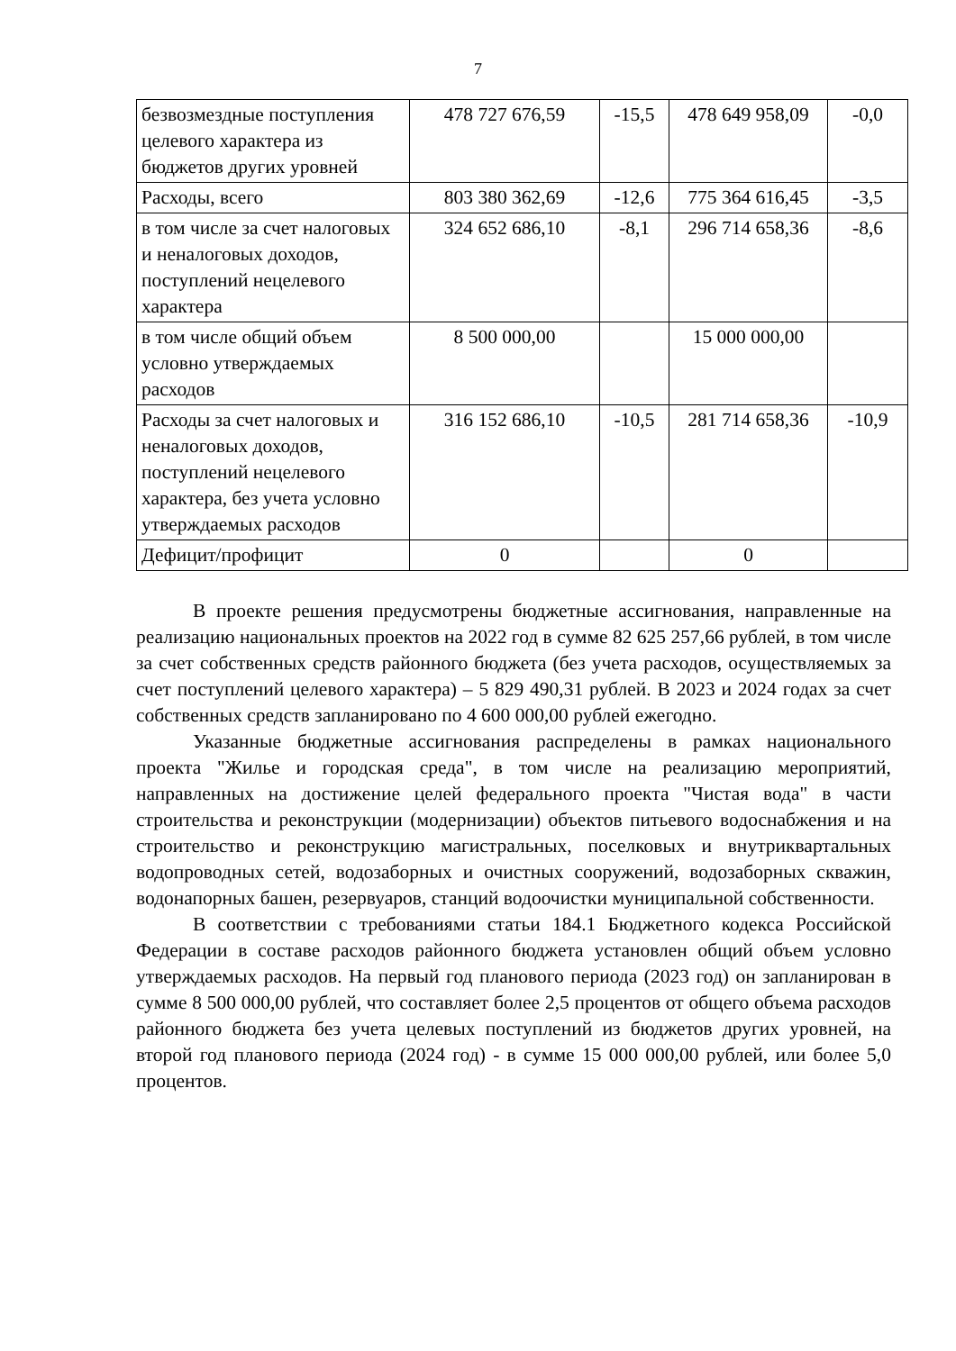7
| безвозмездные поступления целевого характера из бюджетов других уровней | 478 727 676,59 | -15,5 | 478 649 958,09 | -0,0 |
| Расходы, всего | 803 380 362,69 | -12,6 | 775 364 616,45 | -3,5 |
| в том числе за счет налоговых и неналоговых доходов, поступлений нецелевого характера | 324 652 686,10 | -8,1 | 296 714 658,36 | -8,6 |
| в том числе общий объем условно утверждаемых расходов | 8 500 000,00 | | 15 000 000,00 | |
| Расходы за счет налоговых и неналоговых доходов, поступлений нецелевого характера, без учета условно утверждаемых расходов | 316 152 686,10 | -10,5 | 281 714 658,36 | -10,9 |
| Дефицит/профицит | 0 | | 0 | |
В проекте решения предусмотрены бюджетные ассигнования, направленные на реализацию национальных проектов на 2022 год в сумме 82 625 257,66 рублей, в том числе за счет собственных средств районного бюджета (без учета расходов, осуществляемых за счет поступлений целевого характера) – 5 829 490,31 рублей. В 2023 и 2024 годах за счет собственных средств запланировано по 4 600 000,00 рублей ежегодно.
Указанные бюджетные ассигнования распределены в рамках национального проекта "Жилье и городская среда", в том числе на реализацию мероприятий, направленных на достижение целей федерального проекта "Чистая вода" в части строительства и реконструкции (модернизации) объектов питьевого водоснабжения и на строительство и реконструкцию магистральных, поселковых и внутриквартальных водопроводных сетей, водозаборных и очистных сооружений, водозаборных скважин, водонапорных башен, резервуаров, станций водоочистки муниципальной собственности.
В соответствии с требованиями статьи 184.1 Бюджетного кодекса Российской Федерации в составе расходов районного бюджета установлен общий объем условно утверждаемых расходов. На первый год планового периода (2023 год) он запланирован в сумме 8 500 000,00 рублей, что составляет более 2,5 процентов от общего объема расходов районного бюджета без учета целевых поступлений из бюджетов других уровней, на второй год планового периода (2024 год) - в сумме 15 000 000,00 рублей, или более 5,0 процентов.